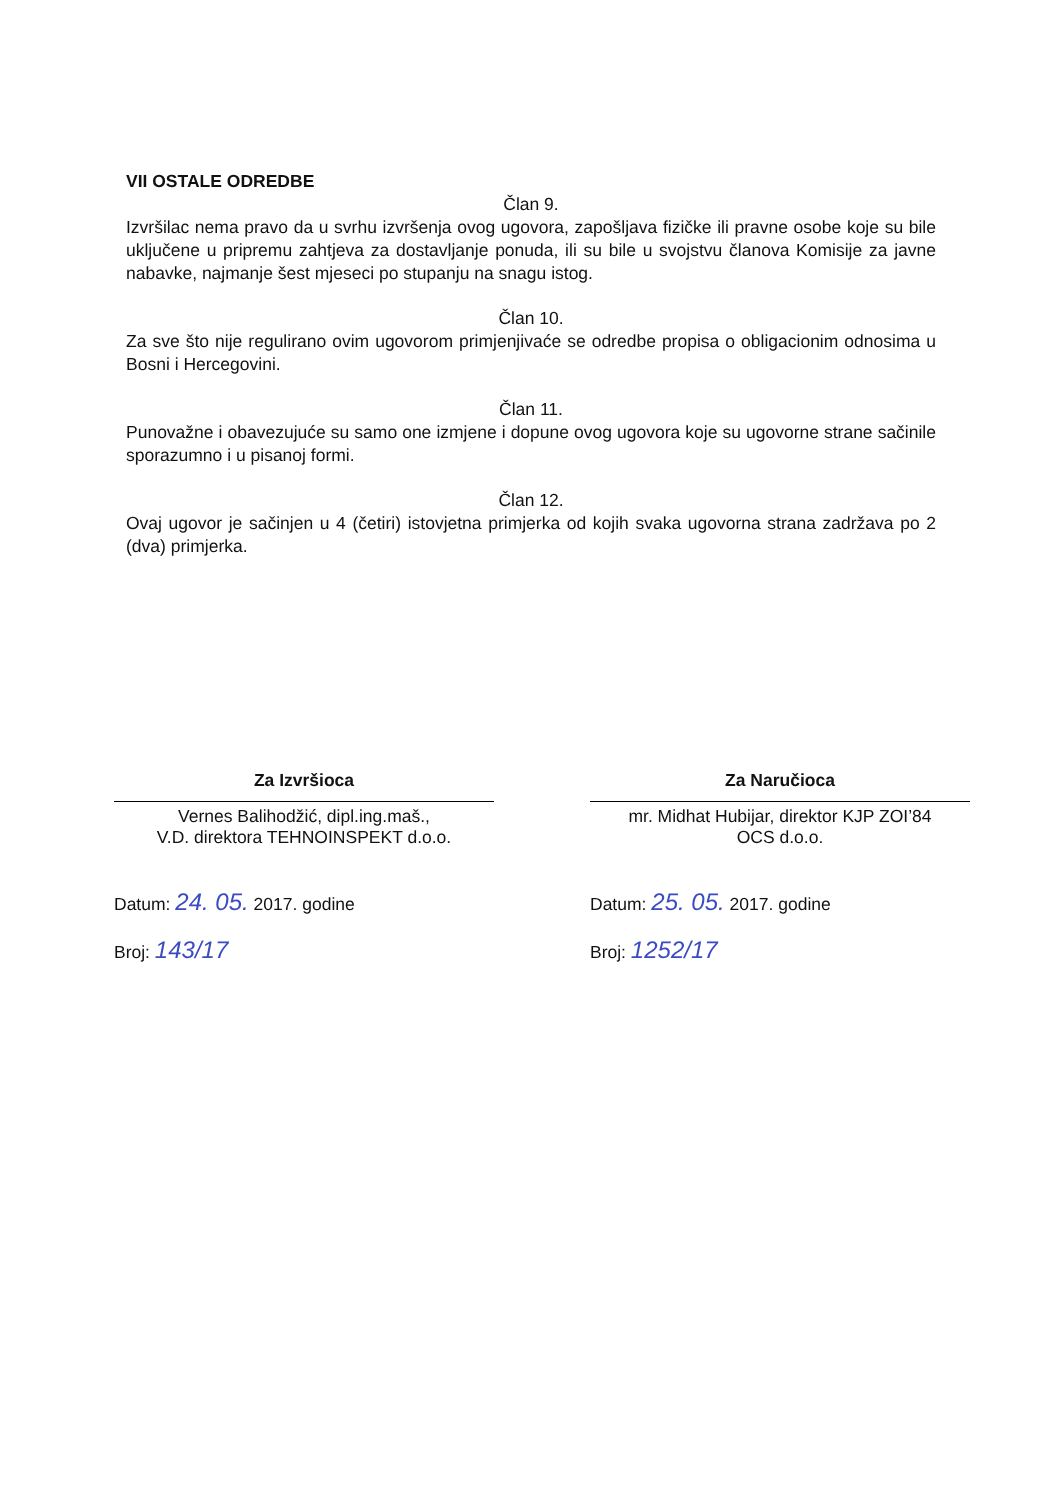VII OSTALE ODREDBE
Član 9.
Izvršilac nema pravo da u svrhu izvršenja ovog ugovora, zapošljava fizičke ili pravne osobe koje su bile uključene u pripremu zahtjeva za dostavljanje ponuda, ili su bile u svojstvu članova Komisije za javne nabavke, najmanje šest mjeseci po stupanju na snagu istog.
Član 10.
Za sve što nije regulirano ovim ugovorom primjenjivaće se odredbe propisa o obligacionim odnosima u Bosni i Hercegovini.
Član 11.
Punovažne i obavezujuće su samo one izmjene i dopune ovog ugovora koje su ugovorne strane sačinile sporazumno i u pisanoj formi.
Član 12.
Ovaj ugovor je sačinjen u 4 (četiri) istovjetna primjerka od kojih svaka ugovorna strana zadržava po 2 (dva) primjerka.
Za Izvršioca
Vernes Balihodžić, dipl.ing.maš.,
V.D. direktora TEHNOINSPEKT d.o.o.
Datum: 24. 05. 2017. godine
Broj: 143/17
Za Naručioca
mr. Midhat Hubijar, direktor KJP ZOI’84
OCS d.o.o.
Datum: 25. 05. 2017. godine
Broj: 1252/17